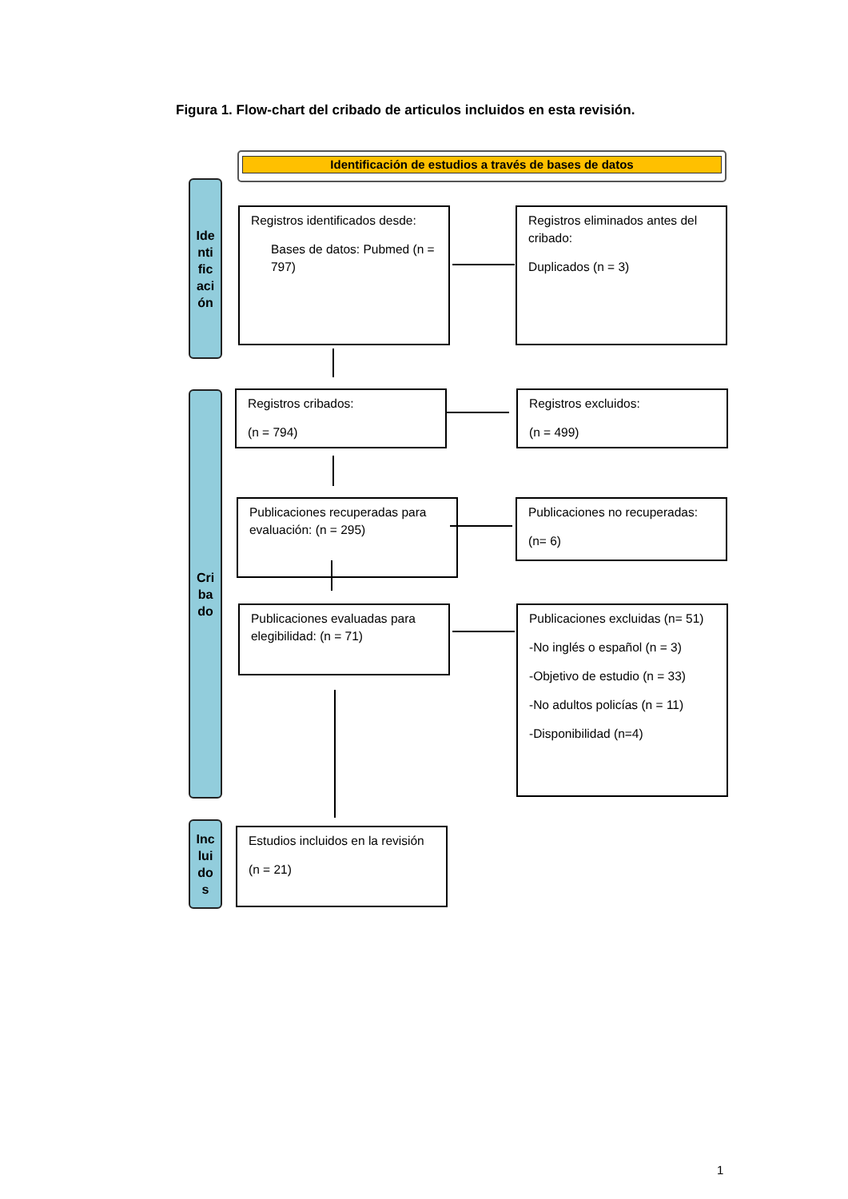Figura 1. Flow-chart del cribado de articulos incluidos en esta revisión.
Identificación de estudios a través de bases de datos
Ide
nti
fic
aci
ón
Cri
ba
do
Inc
lui
do
s
Registros identificados desde:
Bases de datos: Pubmed (n = 797)
Registros eliminados antes del cribado:
Duplicados (n = 3)
Registros cribados:
(n = 794)
Registros excluidos:
(n = 499)
Publicaciones recuperadas para evaluación: (n = 295)
Publicaciones no recuperadas:
(n= 6)
Publicaciones evaluadas para elegibilidad: (n = 71)
Publicaciones excluidas (n= 51)
-No inglés o español (n = 3)
-Objetivo de estudio (n = 33)
-No adultos policías (n = 11)
-Disponibilidad (n=4)
Estudios incluidos en la revisión
(n = 21)
1